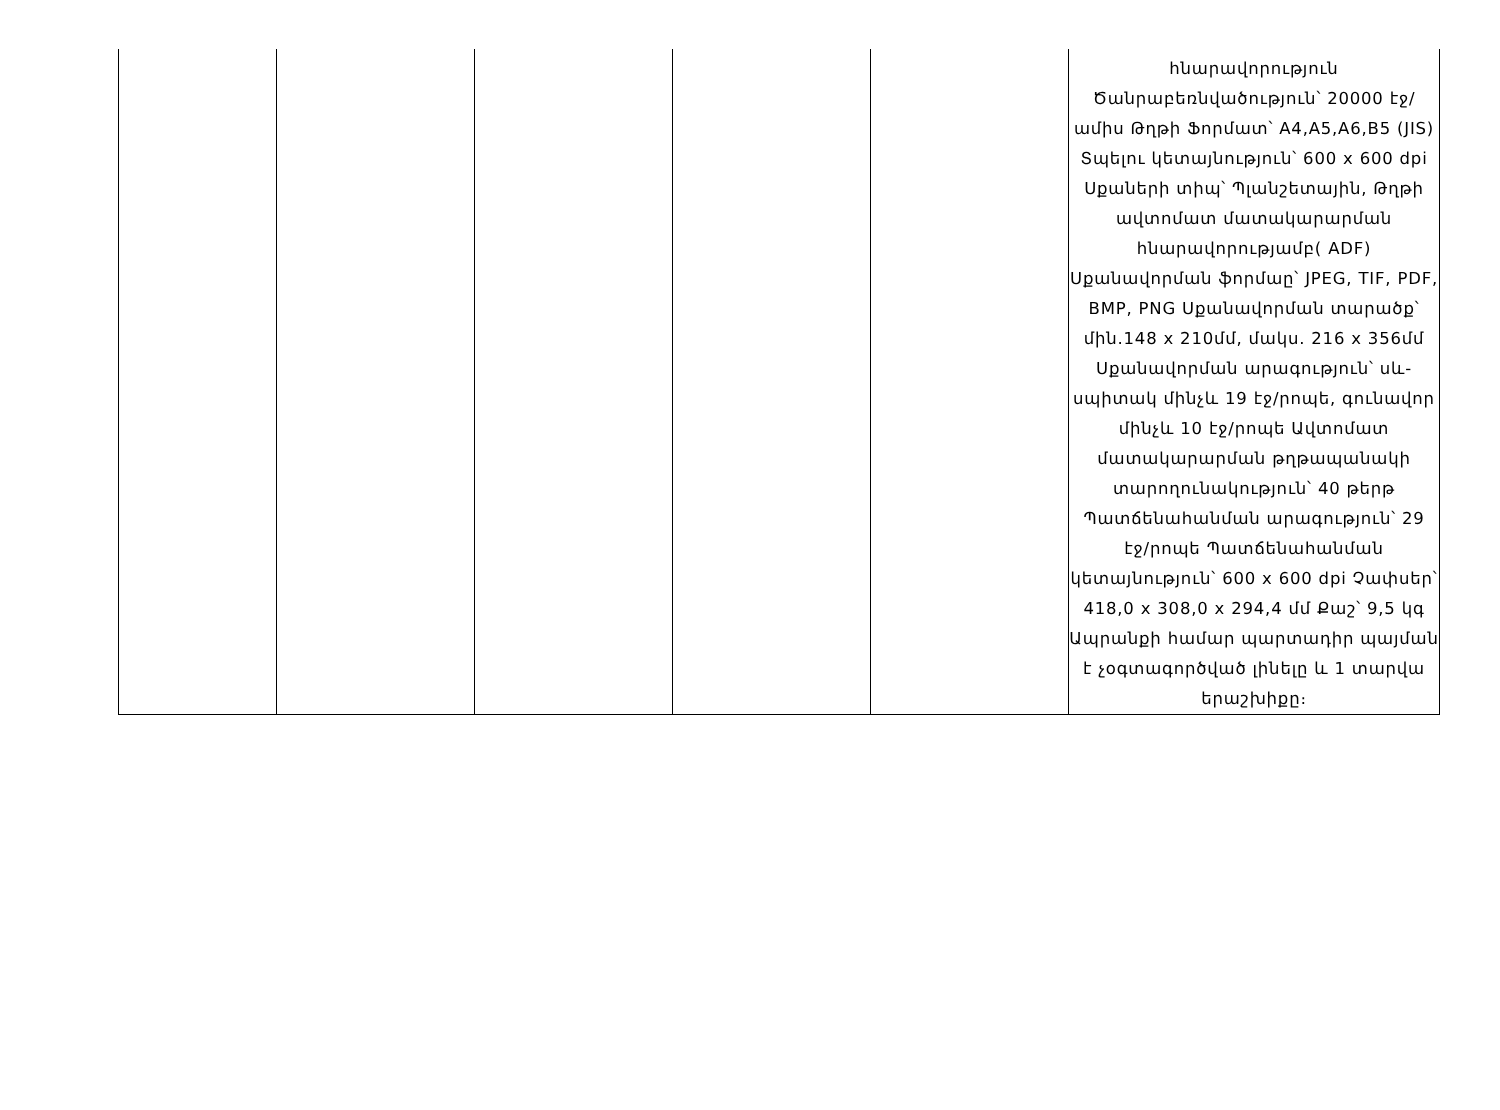| | | | | | հնարավորություն Ծանրաբեռնվածություն՝ 20000 էջ/ամիս Թղթի Ֆորմատ՝ A4,A5,A6,B5 (JIS) Տպելու կետայնություն՝ 600 x 600 dpi Սքաների տիպ՝ Պլանշետային, Թղթի ավտոմատ մատակարարման հնարավորությամբ( ADF) Սքանավորման ֆորմաը՝ JPEG, TIF, PDF, BMP, PNG Սքանավորման տարածք՝ մին.148 x 210մմ, մակս. 216 x 356մմ Սքանավորման արագություն՝ սև-սպիտակ մինչև 19 էջ/րոպե, գունավոր մինչև 10 էջ/րոպե Ավտոմատ մատակարարման թղթապանակի տարողունակություն՝ 40 թերթ Պատճենահանման արագություն՝ 29 էջ/րոպե Պատճենահանման կետայնություն՝ 600 x 600 dpi Չափսեր՝ 418,0 x 308,0 x 294,4 մմ Քաշ՝ 9,5 կգ Ապրանքի համար պարտադիր պայման է չօգտագործված լինելը և 1 տարվա երաշխիքը։ |